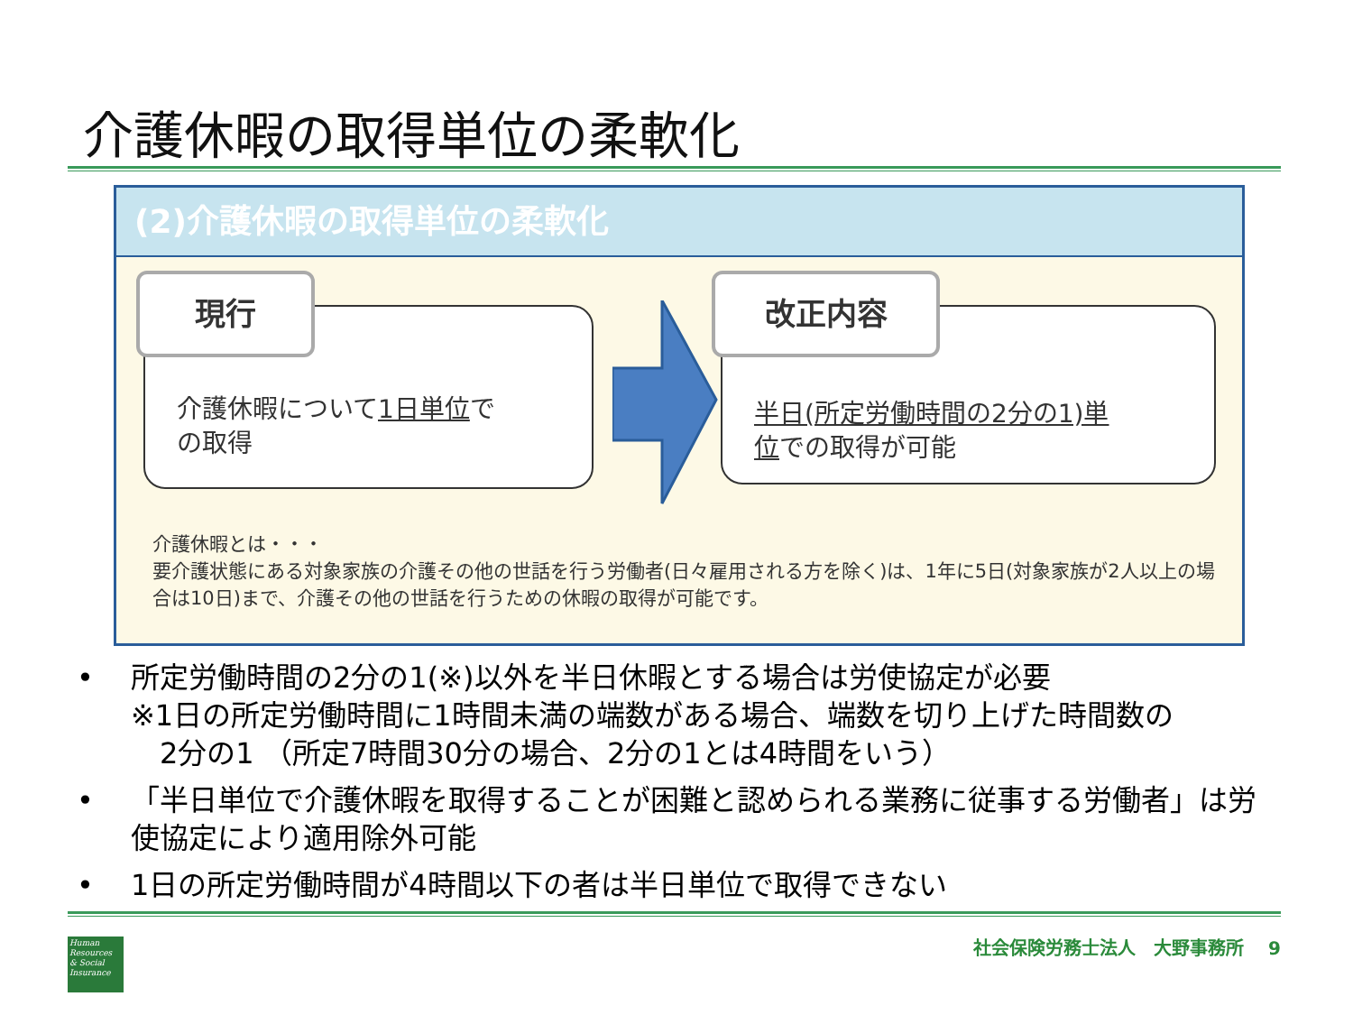介護休暇の取得単位の柔軟化
(2)介護休暇の取得単位の柔軟化
介護休暇について1日単位で
の取得
現行
半日(所定労働時間の2分の1)単
位での取得が可能
改正内容
介護休暇とは・・・
要介護状態にある対象家族の介護その他の世話を行う労働者(日々雇用される方を除く)は、1年に5日(対象家族が2人以上の場合は10日)まで、介護その他の世話を行うための休暇の取得が可能です。
• 所定労働時間の2分の1(※)以外を半日休暇とする場合は労使協定が必要
※1日の所定労働時間に1時間未満の端数がある場合、端数を切り上げた時間数の
　2分の1 （所定7時間30分の場合、2分の1とは4時間をいう）
• 「半日単位で介護休暇を取得することが困難と認められる業務に従事する労働者」は労使協定により適用除外可能
• 1日の所定労働時間が4時間以下の者は半日単位で取得できない
Human Resources & Social Insurance
社会保険労務士法人　大野事務所　 9